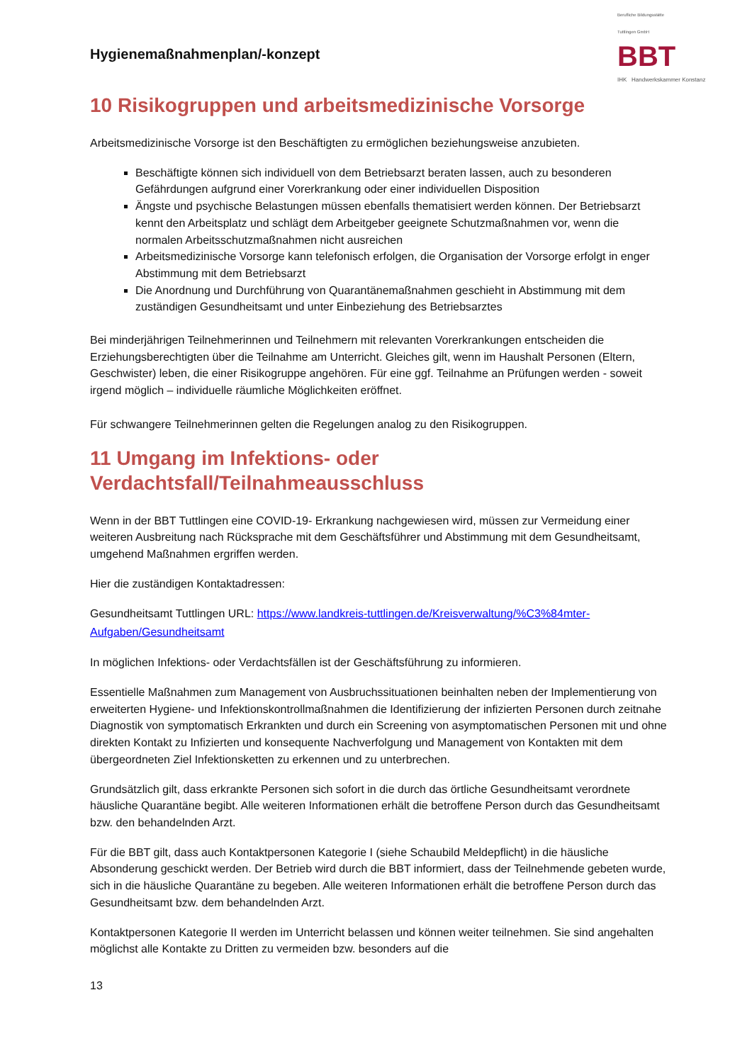Berufliche Bildungsstätte
Tuttlingen GmbH
BBT
IHK Handwerkskammer Konstanz
Hygienemaßnahmenplan/-konzept
10 Risikogruppen und arbeitsmedizinische Vorsorge
Arbeitsmedizinische Vorsorge ist den Beschäftigten zu ermöglichen beziehungsweise anzubieten.
Beschäftigte können sich individuell von dem Betriebsarzt beraten lassen, auch zu besonderen Gefährdungen aufgrund einer Vorerkrankung oder einer individuellen Disposition
Ängste und psychische Belastungen müssen ebenfalls thematisiert werden können. Der Betriebsarzt kennt den Arbeitsplatz und schlägt dem Arbeitgeber geeignete Schutzmaßnahmen vor, wenn die normalen Arbeitsschutzmaßnahmen nicht ausreichen
Arbeitsmedizinische Vorsorge kann telefonisch erfolgen, die Organisation der Vorsorge erfolgt in enger Abstimmung mit dem Betriebsarzt
Die Anordnung und Durchführung von Quarantänemaßnahmen geschieht in Abstimmung mit dem zuständigen Gesundheitsamt und unter Einbeziehung des Betriebsarztes
Bei minderjährigen Teilnehmerinnen und Teilnehmern mit relevanten Vorerkrankungen entscheiden die Erziehungsberechtigten über die Teilnahme am Unterricht. Gleiches gilt, wenn im Haushalt Personen (Eltern, Geschwister) leben, die einer Risikogruppe angehören. Für eine ggf. Teilnahme an Prüfungen werden - soweit irgend möglich – individuelle räumliche Möglichkeiten eröffnet.
Für schwangere Teilnehmerinnen gelten die Regelungen analog zu den Risikogruppen.
11 Umgang im Infektions- oder Verdachtsfall/Teilnahmeausschluss
Wenn in der BBT Tuttlingen eine COVID-19- Erkrankung nachgewiesen wird, müssen zur Vermeidung einer weiteren Ausbreitung nach Rücksprache mit dem Geschäftsführer und Abstimmung mit dem Gesundheitsamt, umgehend Maßnahmen ergriffen werden.
Hier die zuständigen Kontaktadressen:
Gesundheitsamt Tuttlingen URL: https://www.landkreis-tuttlingen.de/Kreisverwaltung/%C3%84mter-Aufgaben/Gesundheitsamt
In möglichen Infektions- oder Verdachtsfällen ist der Geschäftsführung zu informieren.
Essentielle Maßnahmen zum Management von Ausbruchssituationen beinhalten neben der Implementierung von erweiterten Hygiene- und Infektionskontrollmaßnahmen die Identifizierung der infizierten Personen durch zeitnahe Diagnostik von symptomatisch Erkrankten und durch ein Screening von asymptomatischen Personen mit und ohne direkten Kontakt zu Infizierten und konsequente Nachverfolgung und Management von Kontakten mit dem übergeordneten Ziel Infektionsketten zu erkennen und zu unterbrechen.
Grundsätzlich gilt, dass erkrankte Personen sich sofort in die durch das örtliche Gesundheitsamt verordnete häusliche Quarantäne begibt. Alle weiteren Informationen erhält die betroffene Person durch das Gesundheitsamt bzw. den behandelnden Arzt.
Für die BBT gilt, dass auch Kontaktpersonen Kategorie I (siehe Schaubild Meldepflicht) in die häusliche Absonderung geschickt werden. Der Betrieb wird durch die BBT informiert, dass der Teilnehmende gebeten wurde, sich in die häusliche Quarantäne zu begeben. Alle weiteren Informationen erhält die betroffene Person durch das Gesundheitsamt bzw. dem behandelnden Arzt.
Kontaktpersonen Kategorie II werden im Unterricht belassen und können weiter teilnehmen. Sie sind angehalten möglichst alle Kontakte zu Dritten zu vermeiden bzw. besonders auf die
13